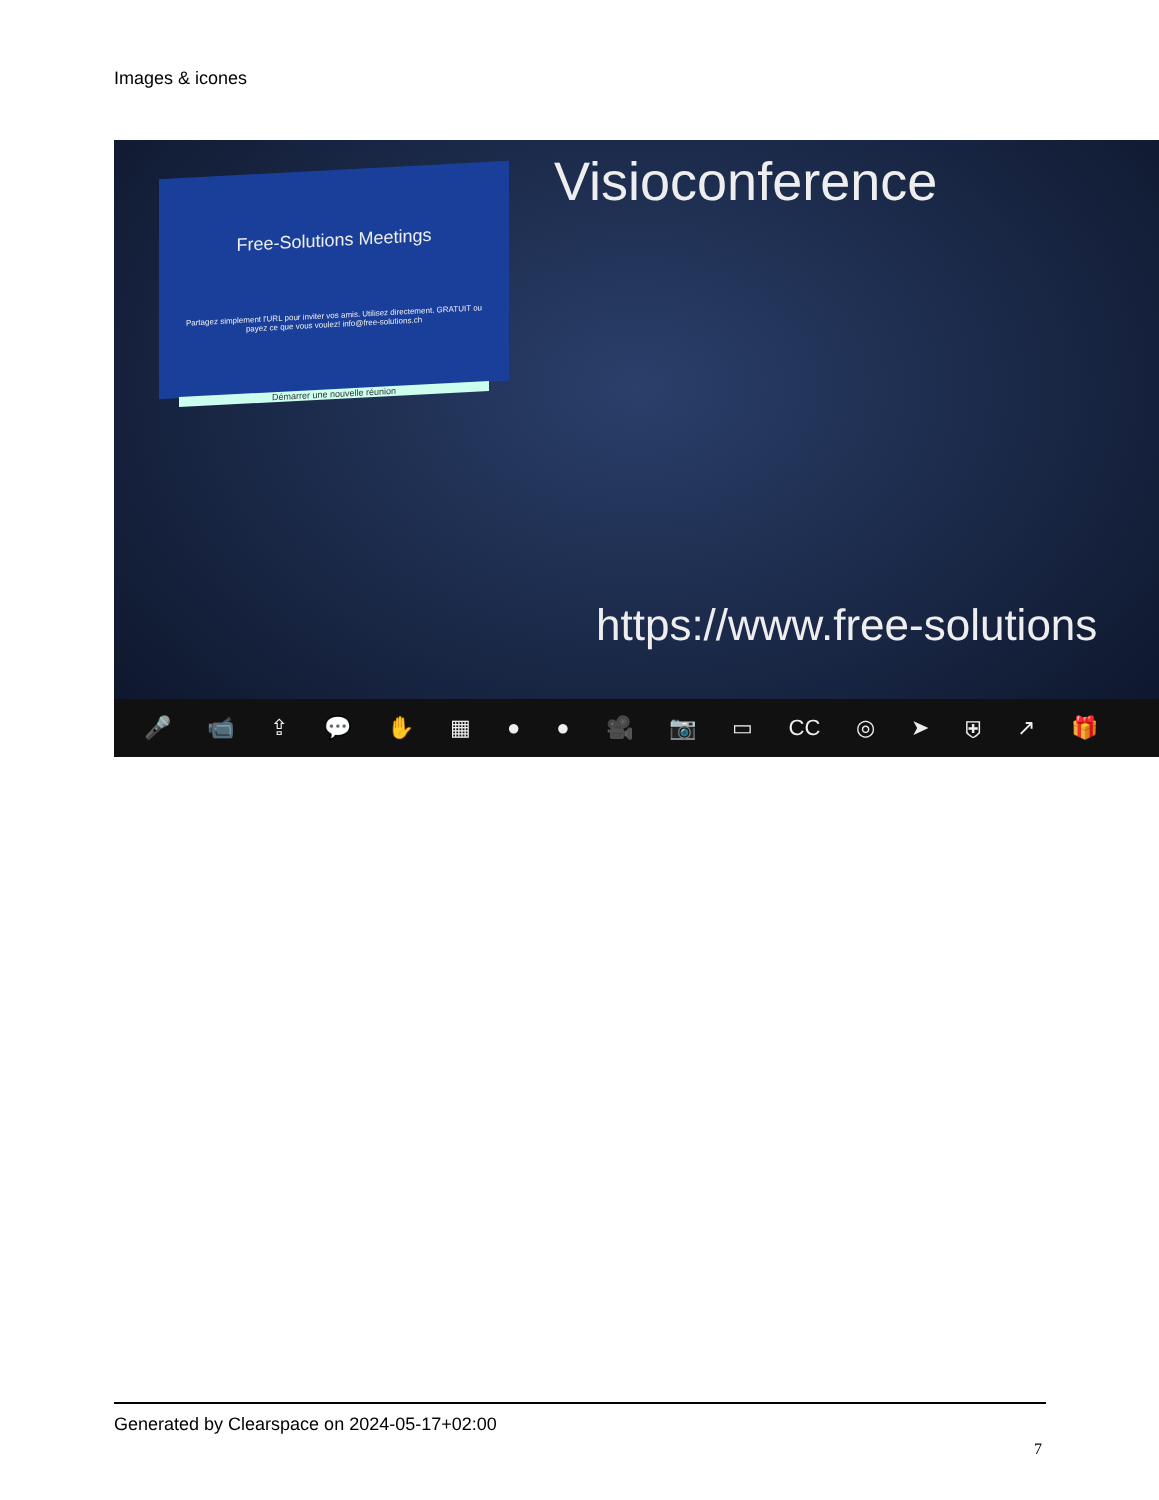Images & icones
Free-Solutions Meetings
Partagez simplement l'URL pour inviter vos amis. Utilisez directement. GRATUIT ou payez ce que vous voulez! info@free-solutions.ch
Démarrer une nouvelle réunion
Visioconference
https://www.free-solutions
🎤 📹 ⇪ 💬 ✋ ▦ ● ● 🎥 📷 ▭ CC ◎ ➤ ⛨ ↗ 🎁
Generated by Clearspace on 2024-05-17+02:00
7